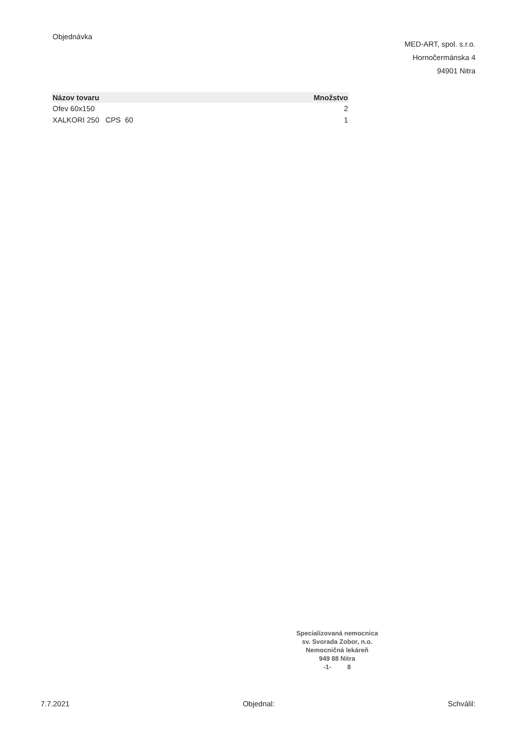Objednávka
MED-ART, spol. s.r.o.
Hornočermánska 4
94901 Nitra
| Názov tovaru | Množstvo |
| --- | --- |
| Ofev 60x150 | 2 |
| XALKORI 250 CPS 60 | 1 |
Specializovaná nemocnica
sv. Svorada Zobor, n.o.
Nemocničná lekáreň
949 88 Nitra
-1- 8
7.7.2021 Objednal: Schválil: